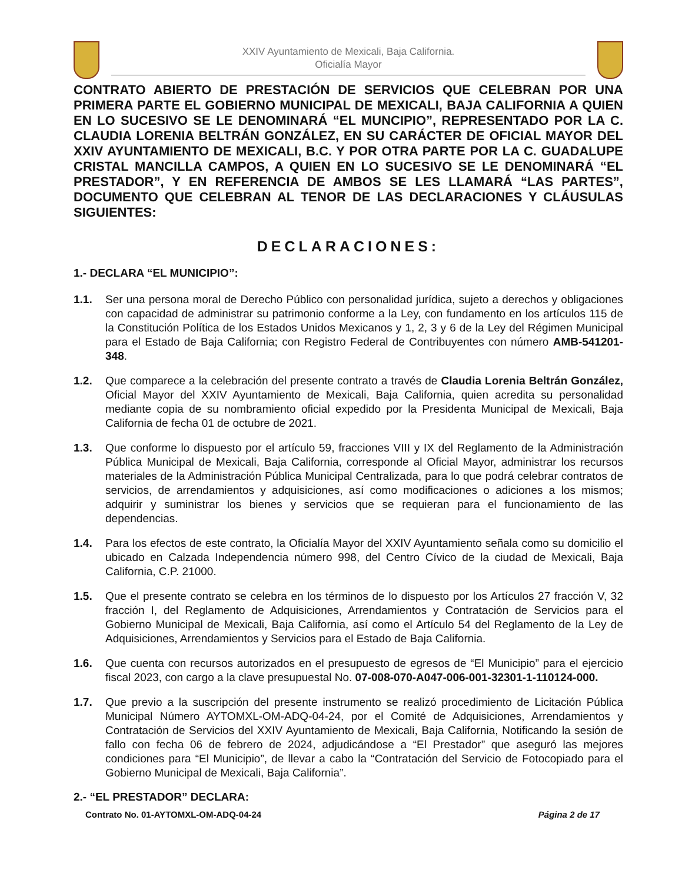XXIV Ayuntamiento de Mexicali, Baja California.
Oficialía Mayor
CONTRATO ABIERTO DE PRESTACIÓN DE SERVICIOS QUE CELEBRAN POR UNA PRIMERA PARTE EL GOBIERNO MUNICIPAL DE MEXICALI, BAJA CALIFORNIA A QUIEN EN LO SUCESIVO SE LE DENOMINARÁ “EL MUNCIPIO”, REPRESENTADO POR LA C. CLAUDIA LORENIA BELTRÁN GONZÁLEZ, EN SU CARÁCTER DE OFICIAL MAYOR DEL XXIV AYUNTAMIENTO DE MEXICALI, B.C. Y POR OTRA PARTE POR LA C. GUADALUPE CRISTAL MANCILLA CAMPOS, A QUIEN EN LO SUCESIVO SE LE DENOMINARÁ “EL PRESTADOR”, Y EN REFERENCIA DE AMBOS SE LES LLAMARÁ “LAS PARTES”, DOCUMENTO QUE CELEBRAN AL TENOR DE LAS DECLARACIONES Y CLÁUSULAS SIGUIENTES:
DECLARACIONES:
1.- DECLARA “EL MUNICIPIO”:
1.1. Ser una persona moral de Derecho Público con personalidad jurídica, sujeto a derechos y obligaciones con capacidad de administrar su patrimonio conforme a la Ley, con fundamento en los artículos 115 de la Constitución Política de los Estados Unidos Mexicanos y 1, 2, 3 y 6 de la Ley del Régimen Municipal para el Estado de Baja California; con Registro Federal de Contribuyentes con número AMB-541201-348.
1.2. Que comparece a la celebración del presente contrato a través de Claudia Lorenia Beltrán González, Oficial Mayor del XXIV Ayuntamiento de Mexicali, Baja California, quien acredita su personalidad mediante copia de su nombramiento oficial expedido por la Presidenta Municipal de Mexicali, Baja California de fecha 01 de octubre de 2021.
1.3. Que conforme lo dispuesto por el artículo 59, fracciones VIII y IX del Reglamento de la Administración Pública Municipal de Mexicali, Baja California, corresponde al Oficial Mayor, administrar los recursos materiales de la Administración Pública Municipal Centralizada, para lo que podrá celebrar contratos de servicios, de arrendamientos y adquisiciones, así como modificaciones o adiciones a los mismos; adquirir y suministrar los bienes y servicios que se requieran para el funcionamiento de las dependencias.
1.4. Para los efectos de este contrato, la Oficialía Mayor del XXIV Ayuntamiento señala como su domicilio el ubicado en Calzada Independencia número 998, del Centro Cívico de la ciudad de Mexicali, Baja California, C.P. 21000.
1.5. Que el presente contrato se celebra en los términos de lo dispuesto por los Artículos 27 fracción V, 32 fracción I, del Reglamento de Adquisiciones, Arrendamientos y Contratación de Servicios para el Gobierno Municipal de Mexicali, Baja California, así como el Artículo 54 del Reglamento de la Ley de Adquisiciones, Arrendamientos y Servicios para el Estado de Baja California.
1.6. Que cuenta con recursos autorizados en el presupuesto de egresos de “El Municipio” para el ejercicio fiscal 2023, con cargo a la clave presupuestal No. 07-008-070-A047-006-001-32301-1-110124-000.
1.7. Que previo a la suscripción del presente instrumento se realizó procedimiento de Licitación Pública Municipal Número AYTOMXL-OM-ADQ-04-24, por el Comité de Adquisiciones, Arrendamientos y Contratación de Servicios del XXIV Ayuntamiento de Mexicali, Baja California, Notificando la sesión de fallo con fecha 06 de febrero de 2024, adjudicándose a “El Prestador” que aseguró las mejores condiciones para “El Municipio”, de llevar a cabo la “Contratación del Servicio de Fotocopiado para el Gobierno Municipal de Mexicali, Baja California”.
2.- “EL PRESTADOR” DECLARA:
Contrato No. 01-AYTOMXL-OM-ADQ-04-24 Página 2 de 17